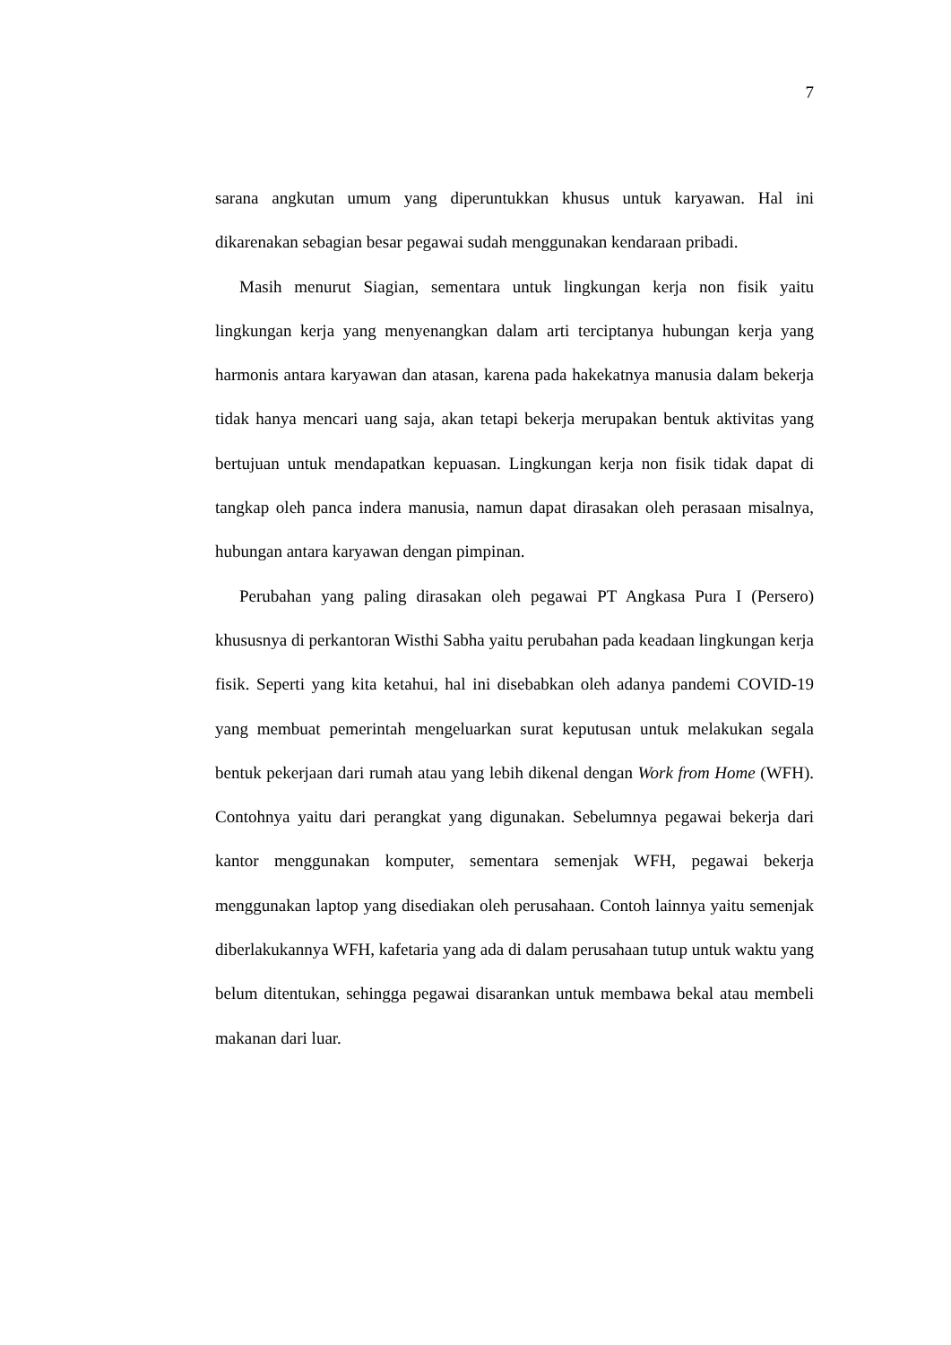7
sarana angkutan umum yang diperuntukkan khusus untuk karyawan. Hal ini dikarenakan sebagian besar pegawai sudah menggunakan kendaraan pribadi.
Masih menurut Siagian, sementara untuk lingkungan kerja non fisik yaitu lingkungan kerja yang menyenangkan dalam arti terciptanya hubungan kerja yang harmonis antara karyawan dan atasan, karena pada hakekatnya manusia dalam bekerja tidak hanya mencari uang saja, akan tetapi bekerja merupakan bentuk aktivitas yang bertujuan untuk mendapatkan kepuasan. Lingkungan kerja non fisik tidak dapat di tangkap oleh panca indera manusia, namun dapat dirasakan oleh perasaan misalnya, hubungan antara karyawan dengan pimpinan.
Perubahan yang paling dirasakan oleh pegawai PT Angkasa Pura I (Persero) khususnya di perkantoran Wisthi Sabha yaitu perubahan pada keadaan lingkungan kerja fisik. Seperti yang kita ketahui, hal ini disebabkan oleh adanya pandemi COVID-19 yang membuat pemerintah mengeluarkan surat keputusan untuk melakukan segala bentuk pekerjaan dari rumah atau yang lebih dikenal dengan Work from Home (WFH). Contohnya yaitu dari perangkat yang digunakan. Sebelumnya pegawai bekerja dari kantor menggunakan komputer, sementara semenjak WFH, pegawai bekerja menggunakan laptop yang disediakan oleh perusahaan. Contoh lainnya yaitu semenjak diberlakukannya WFH, kafetaria yang ada di dalam perusahaan tutup untuk waktu yang belum ditentukan, sehingga pegawai disarankan untuk membawa bekal atau membeli makanan dari luar.